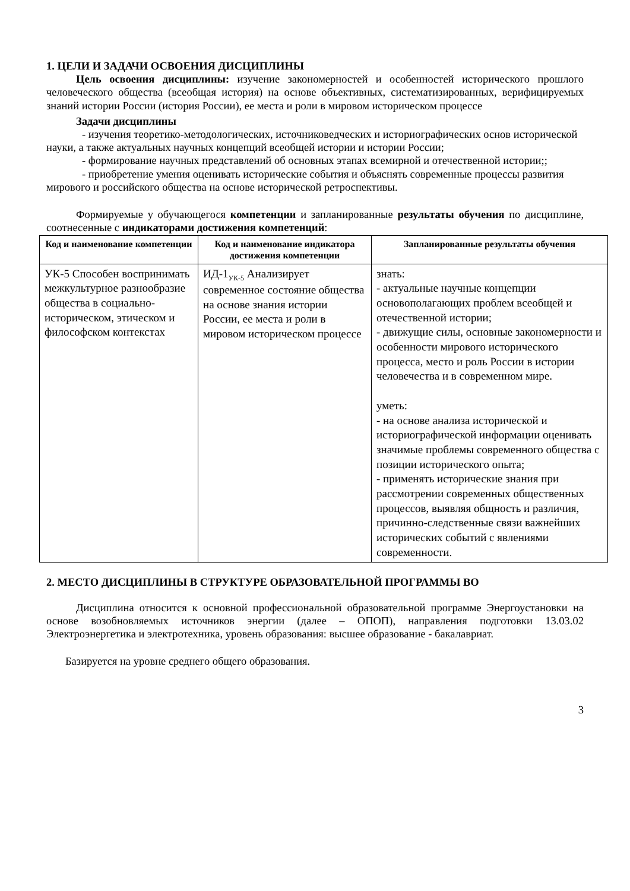1. ЦЕЛИ И ЗАДАЧИ ОСВОЕНИЯ ДИСЦИПЛИНЫ
Цель освоения дисциплины: изучение закономерностей и особенностей исторического прошлого человеческого общества (всеобщая история) на основе объективных, систематизированных, верифицируемых знаний истории России (история России), ее места и роли в мировом историческом процессе
Задачи дисциплины
- изучения теоретико-методологических, источниковедческих и историографических основ исторической науки, а также актуальных научных концепций всеобщей истории и истории России;
- формирование научных представлений об основных этапах всемирной и отечественной истории;;
- приобретение умения оценивать исторические события и объяснять современные процессы развития мирового и российского общества на основе исторической ретроспективы.
Формируемые у обучающегося компетенции и запланированные результаты обучения по дисциплине, соотнесенные с индикаторами достижения компетенций:
| Код и наименование компетенции | Код и наименование индикатора достижения компетенции | Запланированные результаты обучения |
| --- | --- | --- |
| УК-5 Способен воспринимать межкультурное разнообразие общества в социально-историческом, этическом и философском контекстах | ИД-1<sub>УК-5</sub> Анализирует современное состояние общества на основе знания истории России, ее места и роли в мировом историческом процессе | знать: - актуальные научные концепции основополагающих проблем всеобщей и отечественной истории; - движущие силы, основные закономерности и особенности мирового исторического процесса, место и роль России в истории человечества и в современном мире. уметь: - на основе анализа исторической и историографической информации оценивать значимые проблемы современного общества с позиции исторического опыта; - применять исторические знания при рассмотрении современных общественных процессов, выявляя общность и различия, причинно-следственные связи важнейших исторических событий с явлениями современности. |
2. МЕСТО ДИСЦИПЛИНЫ В СТРУКТУРЕ ОБРАЗОВАТЕЛЬНОЙ ПРОГРАММЫ ВО
Дисциплина относится к основной профессиональной образовательной программе Энергоустановки на основе возобновляемых источников энергии (далее – ОПОП), направления подготовки 13.03.02 Электроэнергетика и электротехника, уровень образования: высшее образование - бакалавриат.
Базируется на уровне среднего общего образования.
3